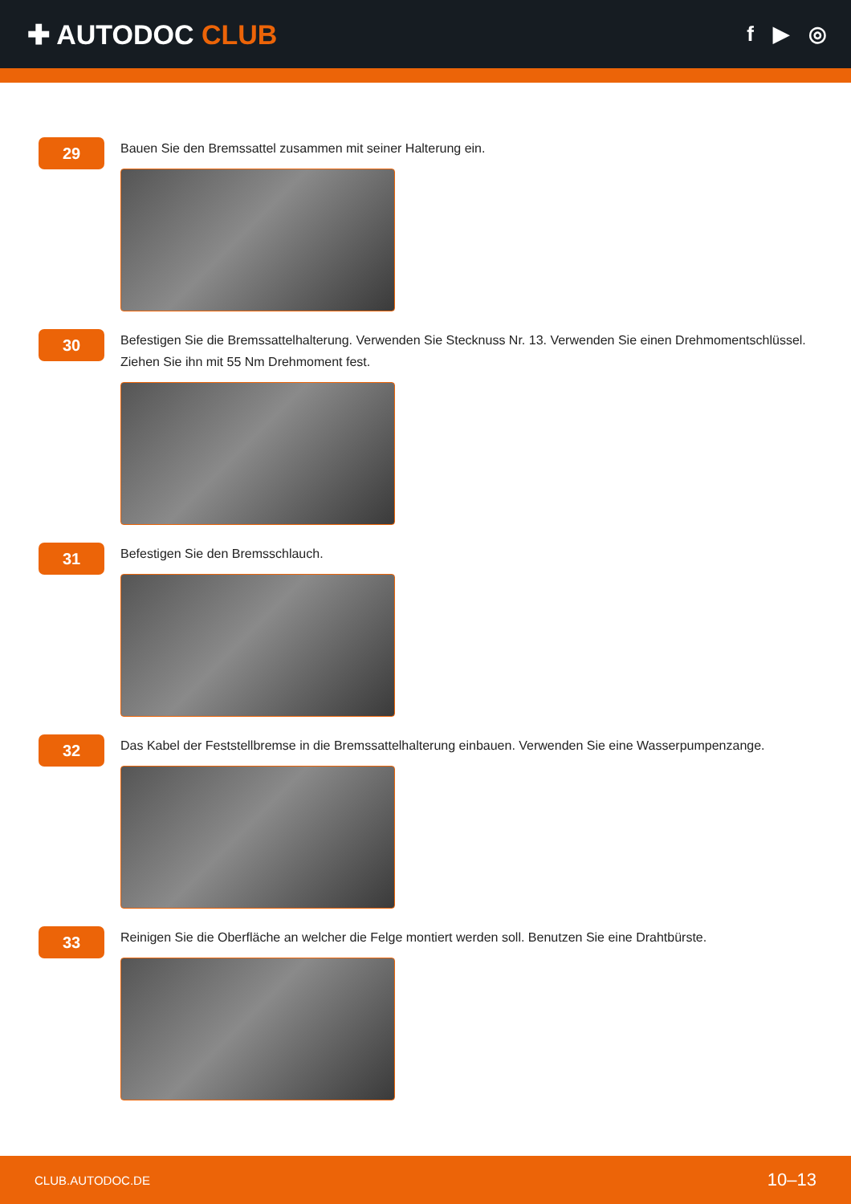✚ AUTODOC CLUB
f ▶ ◎
29
Bauen Sie den Bremssattel zusammen mit seiner Halterung ein.
30
Befestigen Sie die Bremssattelhalterung. Verwenden Sie Stecknuss Nr. 13. Verwenden Sie einen Drehmomentschlüssel. Ziehen Sie ihn mit 55 Nm Drehmoment fest.
31
Befestigen Sie den Bremsschlauch.
32
Das Kabel der Feststellbremse in die Bremssattelhalterung einbauen. Verwenden Sie eine Wasserpumpenzange.
33
Reinigen Sie die Oberfläche an welcher die Felge montiert werden soll. Benutzen Sie eine Drahtbürste.
CLUB.AUTODOC.DE 10–13